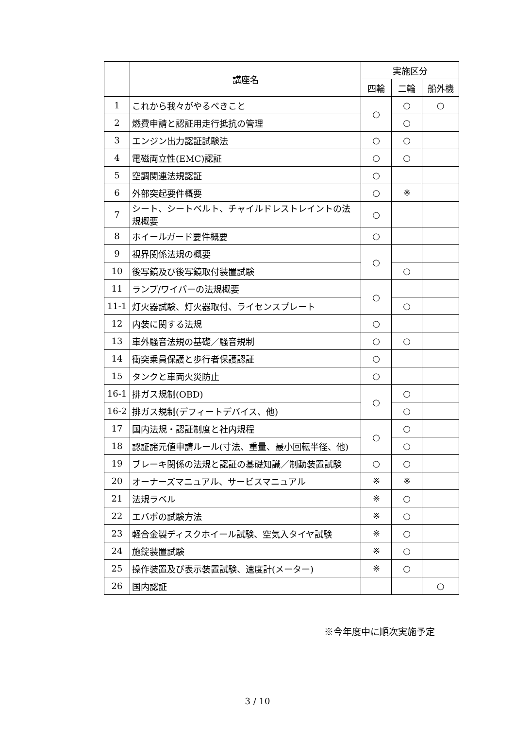| | 講座名 | 実施区分 | | |
| --- | --- | --- | --- | --- |
| | | 四輪 | 二輪 | 船外機 |
| 1 | これから我々がやるべきこと | ○ | ○ | ○ |
| 2 | 燃費申請と認証用走行抵抗の管理 | | ○ | |
| 3 | エンジン出力認証試験法 | ○ | ○ | |
| 4 | 電磁両立性(EMC)認証 | ○ | ○ | |
| 5 | 空調関連法規認証 | ○ | | |
| 6 | 外部突起要件概要 | ○ | ※ | |
| 7 | シート、シートベルト、チャイルドレストレイントの法規概要 | ○ | | |
| 8 | ホイールガード要件概要 | ○ | | |
| 9 | 視界関係法規の概要 | ○ | | |
| 10 | 後写鏡及び後写鏡取付装置試験 | | ○ | |
| 11 | ランプ/ワイパーの法規概要 | ○ | | |
| 11-1 | 灯火器試験、灯火器取付、ライセンスプレート | | ○ | |
| 12 | 内装に関する法規 | ○ | | |
| 13 | 車外騒音法規の基礎／騒音規制 | ○ | ○ | |
| 14 | 衝突乗員保護と歩行者保護認証 | ○ | | |
| 15 | タンクと車両火災防止 | ○ | | |
| 16-1 | 排ガス規制(OBD) | ○ | ○ | |
| 16-2 | 排ガス規制(デフィートデバイス、他) | | ○ | |
| 17 | 国内法規・認証制度と社内規程 | ○ | ○ | |
| 18 | 認証諸元値申請ルール(寸法、重量、最小回転半径、他) | | ○ | |
| 19 | ブレーキ関係の法規と認証の基礎知識／制動装置試験 | ○ | ○ | |
| 20 | オーナーズマニュアル、サービスマニュアル | ※ | ※ | |
| 21 | 法規ラベル | ※ | ○ | |
| 22 | エバポの試験方法 | ※ | ○ | |
| 23 | 軽合金製ディスクホイール試験、空気入タイヤ試験 | ※ | ○ | |
| 24 | 施錠装置試験 | ※ | ○ | |
| 25 | 操作装置及び表示装置試験、速度計(メーター) | ※ | ○ | |
| 26 | 国内認証 | | | ○ |
※今年度中に順次実施予定
3 / 10